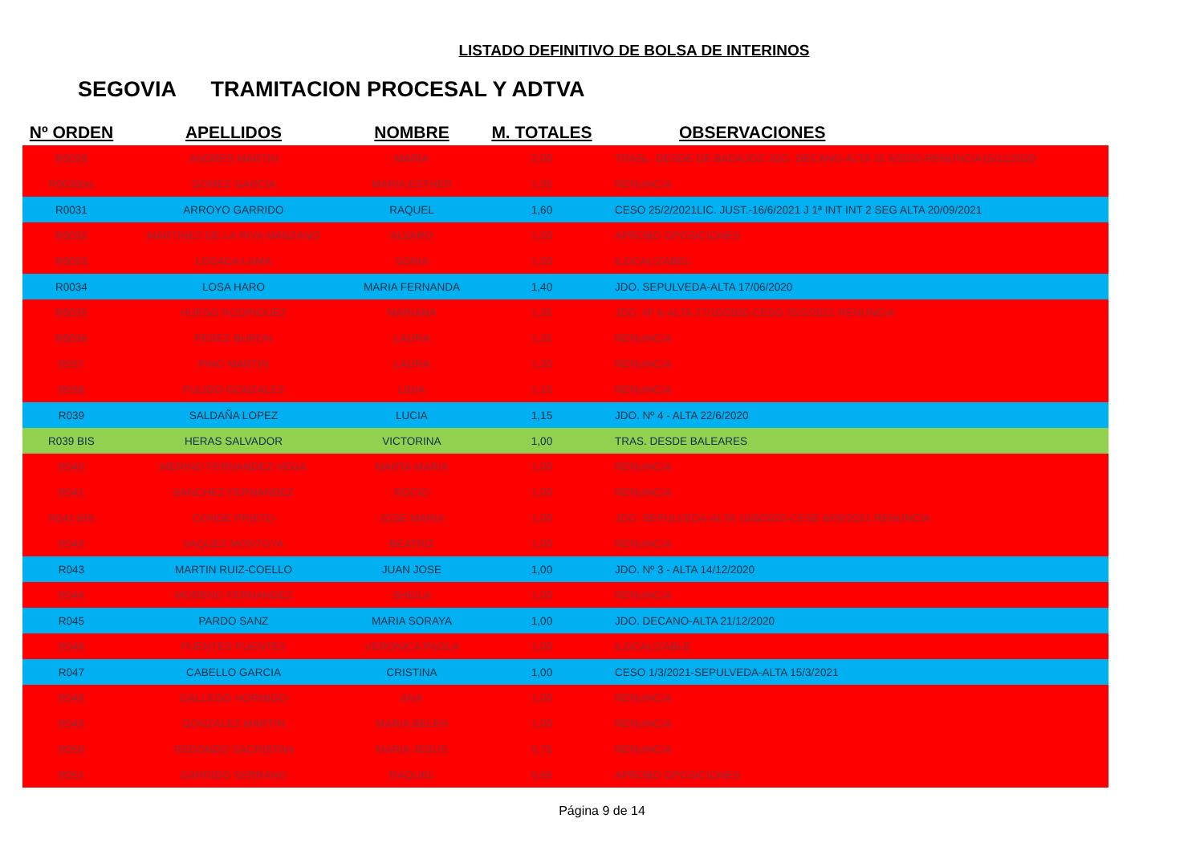LISTADO DEFINITIVO DE BOLSA DE INTERINOS
SEGOVIA TRAMITACION PROCESAL Y ADTVA
| Nº ORDEN | APELLIDOS | NOMBRE | M. TOTALES | OBSERVACIONES |
| --- | --- | --- | --- | --- |
| R0029 | ANDRES MARTIN | MARIA | 2,00 | TRASL. DESDE DE BADAJOZ-JDO. DECANO-ALTA 15 6/2020-RENUNCIA15/11/2020 |
| R0030bis | GOMEZ GARCIA | MARIA ESTHER | 1,95 | RENUNCIA |
| R0031 | ARROYO GARRIDO | RAQUEL | 1,60 | CESO 25/2/2021LIC. JUST.-16/6/2021 J 1ª INT INT 2 SEG ALTA 20/09/2021 |
| R0032 | MARTINEZ DE LA RIVA MANZANO | ALVARO | 1,50 | APROBO OPOSICIONES |
| R0033 | LOSADA LAMA | SONIA | 1,50 | ILOCALIZABEL |
| R0034 | LOSA HARO | MARIA FERNANDA | 1,40 | JDO. SEPULVEDA-ALTA 17/06/2020 |
| R0035 | HUESO RODRIGUEZ | MARIANA | 1,25 | JDO. Nº 6-ALTA 27/10/2020-CESO 25/2/2021-RENUNCIA |
| R0036 | PEREZ BURON | LAURA | 1,25 | RENUNCIA |
| R037 | PINO MARTIN | LAURA | 1,20 | RENUNCIA |
| R038 | PULIDO GONZALEZ | LIDIA | 1,15 | RENUNCIA |
| R039 | SALDAÑA LOPEZ | LUCIA | 1,15 | JDO. Nº 4 - ALTA 22/6/2020 |
| R039 BIS | HERAS SALVADOR | VICTORINA | 1,00 | TRAS. DESDE BALEARES |
| R040 | MERINO FERNANDEZ-VEGA | MARTA MARIA | 1,00 | RENUNCIA |
| R041 | SANCHEZ FERNANDEZ | ROCIO | 1,00 | RENUNCIA |
| R041 BIS | CONDE PRIETO | JOSE MARIA | 1,00 | JDO. SEPULVEDA-ALTA 10/8/2020-CESE 6/09/2021 RENUNCIA |
| R042 | VAQUEZ MONTOYA | BEATRIZ | 1,00 | RENUNCIA |
| R043 | MARTIN RUIZ-COELLO | JUAN JOSE | 1,00 | JDO. Nº 3 - ALTA 14/12/2020 |
| R044 | MORENO FERNANDEZ | SHEILA | 1,00 | RENUNCIA |
| R045 | PARDO SANZ | MARIA SORAYA | 1,00 | JDO. DECANO-ALTA 21/12/2020 |
| R046 | PUENTES PUENTES | VERONICA PAOLA | 1,00 | ILOCALIZABLE |
| R047 | CABELLO GARCIA | CRISTINA | 1,00 | CESO 1/3/2021-SEPULVEDA-ALTA 15/3/2021 |
| R048 | GALLEGO HORMIGO | ANA | 1,00 | RENUNCIA |
| R049 | GONZALEZ MARTIN | MARIA BELEN | 1,00 | RENUNCIA |
| R050 | REDONDO SACRISTAN | MARIA JESUS | 0,75 | RENUNCIA |
| R051 | GARRIDO SERRANO | RAQUEL | 0,65 | APROBO OPOSICIONES |
Página 9 de 14